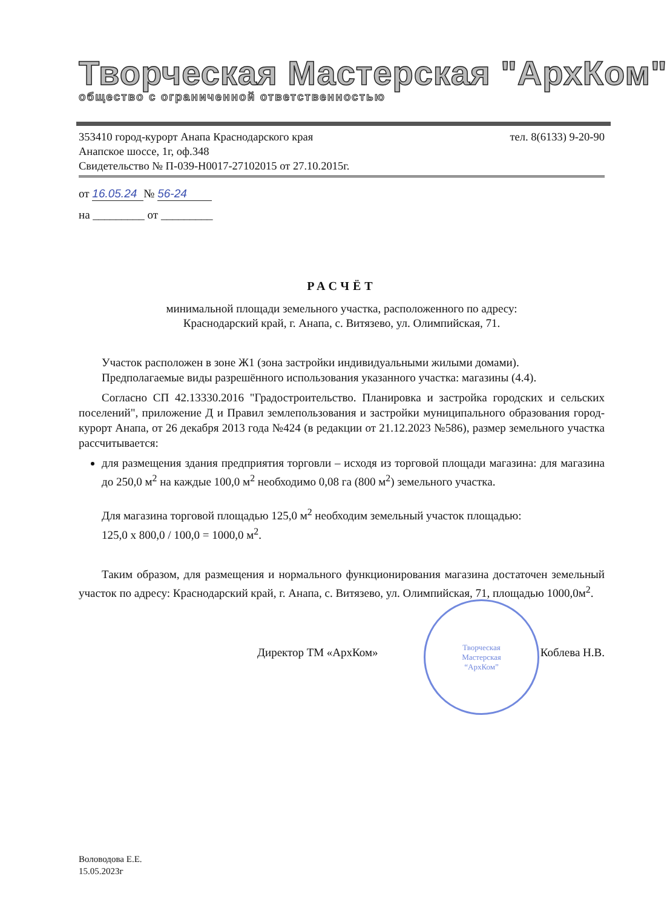Творческая Мастерская "АрхКом"
общество с ограниченной ответственностью
353410 город-курорт Анапа Краснодарского края тел. 8(6133) 9-20-90
Анапское шоссе, 1г, оф.348
Свидетельство № П-039-Н0017-27102015 от 27.10.2015г.
от 16.05.24 № 56-24
на _________ от _________
РАСЧЁТ
минимальной площади земельного участка, расположенного по адресу:
Краснодарский край, г. Анапа, с. Витязево, ул. Олимпийская, 71.
Участок расположен в зоне Ж1 (зона застройки индивидуальными жилыми домами).
Предполагаемые виды разрешённого использования указанного участка: магазины (4.4).
Согласно СП 42.13330.2016 "Градостроительство. Планировка и застройка городских и сельских поселений", приложение Д и Правил землепользования и застройки муниципального образования город-курорт Анапа, от 26 декабря 2013 года №424 (в редакции от 21.12.2023 №586), размер земельного участка рассчитывается:
для размещения здания предприятия торговли – исходя из торговой площади магазина: для магазина до 250,0 м<sup>2</sup> на каждые 100,0 м<sup>2</sup> необходимо 0,08 га (800 м<sup>2</sup>) земельного участка.
Для магазина торговой площадью 125,0 м<sup>2</sup> необходим земельный участок площадью:
125,0 х 800,0 / 100,0 = 1000,0 м<sup>2</sup>.
Таким образом, для размещения и нормального функционирования магазина достаточен земельный участок по адресу: Краснодарский край, г. Анапа, с. Витязево, ул. Олимпийская, 71, площадью 1000,0м<sup>2</sup>.
Директор ТМ «АрхКом» Коблева Н.В.
Воловодова Е.Е.
15.05.2023г
Творческая
Мастерская
“АрхКом”